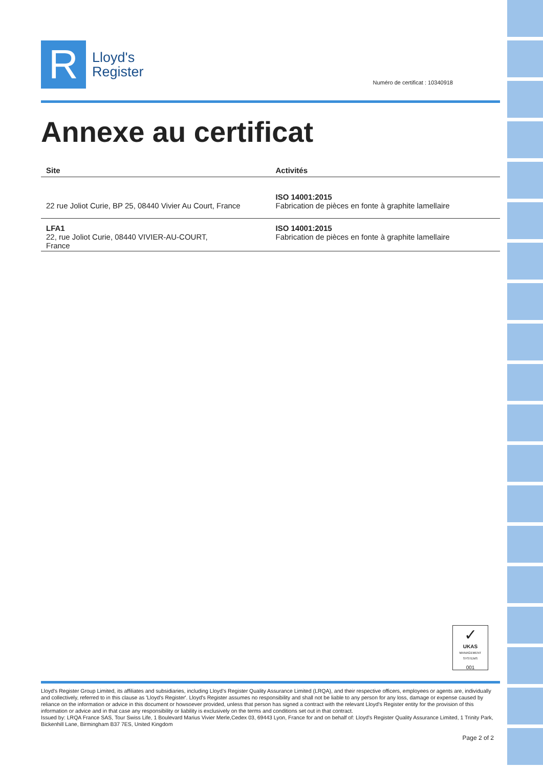R
Lloyd's
Register
Numéro de certificat : 10340918
Annexe au certificat
| Site | Activités |
| --- | --- |
| 22 rue Joliot Curie, BP 25, 08440 Vivier Au Court, France | ISO 14001:2015 Fabrication de pièces en fonte à graphite lamellaire |
| LFA1 22, rue Joliot Curie, 08440 VIVIER-AU-COURT, France | ISO 14001:2015 Fabrication de pièces en fonte à graphite lamellaire |
✓
UKAS
MANAGEMENT SYSTEMS
001
Lloyd's Register Group Limited, its affiliates and subsidiaries, including Lloyd's Register Quality Assurance Limited (LRQA), and their respective officers, employees or agents are, individually and collectively, referred to in this clause as 'Lloyd's Register'. Lloyd's Register assumes no responsibility and shall not be liable to any person for any loss, damage or expense caused by reliance on the information or advice in this document or howsoever provided, unless that person has signed a contract with the relevant Lloyd's Register entity for the provision of this information or advice and in that case any responsibility or liability is exclusively on the terms and conditions set out in that contract.
Issued by: LRQA France SAS, Tour Swiss Life, 1 Boulevard Marius Vivier Merle,Cedex 03, 69443 Lyon, France for and on behalf of: Lloyd's Register Quality Assurance Limited, 1 Trinity Park, Bickenhill Lane, Birmingham B37 7ES, United Kingdom
Page 2 of 2